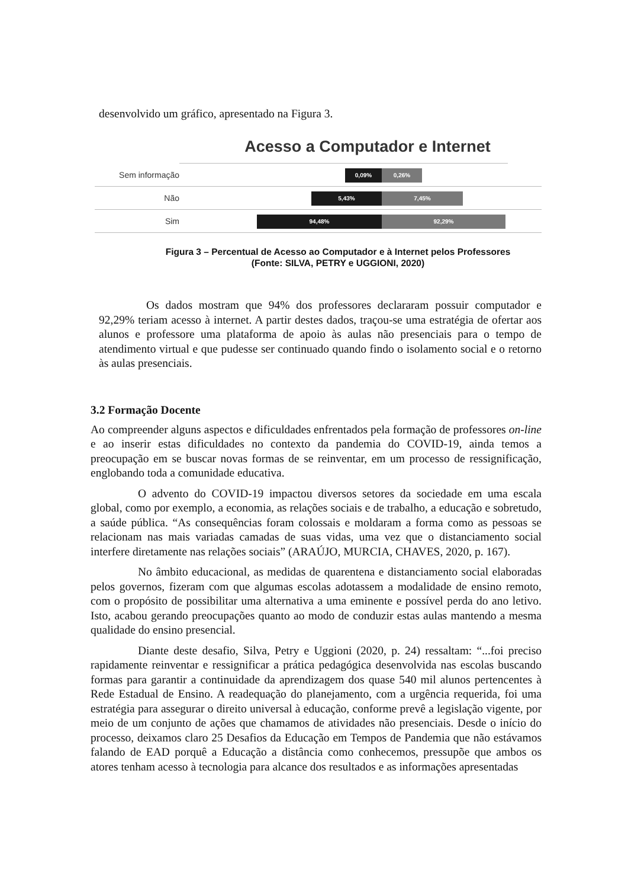desenvolvido um gráfico, apresentado na Figura 3.
Acesso a Computador e Internet
Sem informação
0,09% 0,26%
Não
5,43% 7,45%
Sim
94,48% 92,29%
Figura 3 – Percentual de Acesso ao Computador e à Internet pelos Professores
(Fonte: SILVA, PETRY e UGGIONI, 2020)
Os dados mostram que 94% dos professores declararam possuir computador e 92,29% teriam acesso à internet. A partir destes dados, traçou-se uma estratégia de ofertar aos alunos e professore uma plataforma de apoio às aulas não presenciais para o tempo de atendimento virtual e que pudesse ser continuado quando findo o isolamento social e o retorno às aulas presenciais.
3.2 Formação Docente
Ao compreender alguns aspectos e dificuldades enfrentados pela formação de professores on-line e ao inserir estas dificuldades no contexto da pandemia do COVID-19, ainda temos a preocupação em se buscar novas formas de se reinventar, em um processo de ressignificação, englobando toda a comunidade educativa.
O advento do COVID-19 impactou diversos setores da sociedade em uma escala global, como por exemplo, a economia, as relações sociais e de trabalho, a educação e sobretudo, a saúde pública. “As consequências foram colossais e moldaram a forma como as pessoas se relacionam nas mais variadas camadas de suas vidas, uma vez que o distanciamento social interfere diretamente nas relações sociais” (ARAÚJO, MURCIA, CHAVES, 2020, p. 167).
No âmbito educacional, as medidas de quarentena e distanciamento social elaboradas pelos governos, fizeram com que algumas escolas adotassem a modalidade de ensino remoto, com o propósito de possibilitar uma alternativa a uma eminente e possível perda do ano letivo. Isto, acabou gerando preocupações quanto ao modo de conduzir estas aulas mantendo a mesma qualidade do ensino presencial.
Diante deste desafio, Silva, Petry e Uggioni (2020, p. 24) ressaltam: “...foi preciso rapidamente reinventar e ressignificar a prática pedagógica desenvolvida nas escolas buscando formas para garantir a continuidade da aprendizagem dos quase 540 mil alunos pertencentes à Rede Estadual de Ensino. A readequação do planejamento, com a urgência requerida, foi uma estratégia para assegurar o direito universal à educação, conforme prevê a legislação vigente, por meio de um conjunto de ações que chamamos de atividades não presenciais. Desde o início do processo, deixamos claro 25 Desafios da Educação em Tempos de Pandemia que não estávamos falando de EAD porquê a Educação a distância como conhecemos, pressupõe que ambos os atores tenham acesso à tecnologia para alcance dos resultados e as informações apresentadas